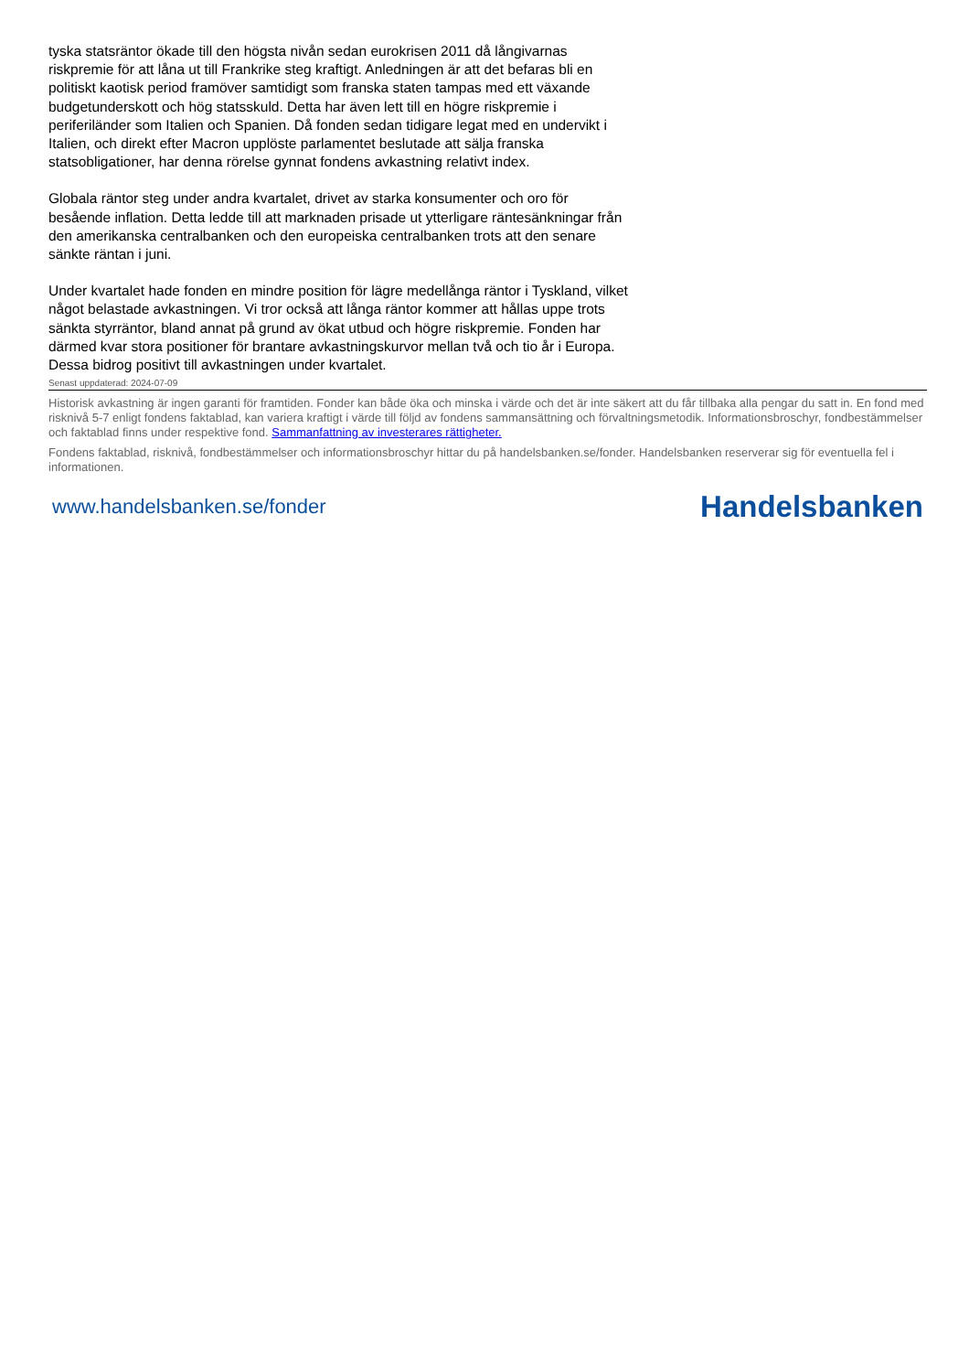tyska statsräntor ökade till den högsta nivån sedan eurokrisen 2011 då långivarnas riskpremie för att låna ut till Frankrike steg kraftigt. Anledningen är att det befaras bli en politiskt kaotisk period framöver samtidigt som franska staten tampas med ett växande budgetunderskott och hög statsskuld. Detta har även lett till en högre riskpremie i periferiländer som Italien och Spanien. Då fonden sedan tidigare legat med en undervikt i Italien, och direkt efter Macron upplöste parlamentet beslutade att sälja franska statsobligationer, har denna rörelse gynnat fondens avkastning relativt index.
Globala räntor steg under andra kvartalet, drivet av starka konsumenter och oro för besående inflation. Detta ledde till att marknaden prisade ut ytterligare räntesänkningar från den amerikanska centralbanken och den europeiska centralbanken trots att den senare sänkte räntan i juni.
Under kvartalet hade fonden en mindre position för lägre medellånga räntor i Tyskland, vilket något belastade avkastningen. Vi tror också att långa räntor kommer att hållas uppe trots sänkta styrräntor, bland annat på grund av ökat utbud och högre riskpremie. Fonden har därmed kvar stora positioner för brantare avkastningskurvor mellan två och tio år i Europa. Dessa bidrog positivt till avkastningen under kvartalet.
Senast uppdaterad: 2024-07-09
Historisk avkastning är ingen garanti för framtiden. Fonder kan både öka och minska i värde och det är inte säkert att du får tillbaka alla pengar du satt in. En fond med risknivå 5-7 enligt fondens faktablad, kan variera kraftigt i värde till följd av fondens sammansättning och förvaltningsmetodik. Informationsbroschyr, fondbestämmelser och faktablad finns under respektive fond. Sammanfattning av investerares rättigheter.
Fondens faktablad, risknivå, fondbestämmelser och informationsbroschyr hittar du på handelsbanken.se/fonder. Handelsbanken reserverar sig för eventuella fel i informationen.
www.handelsbanken.se/fonder Handelsbanken